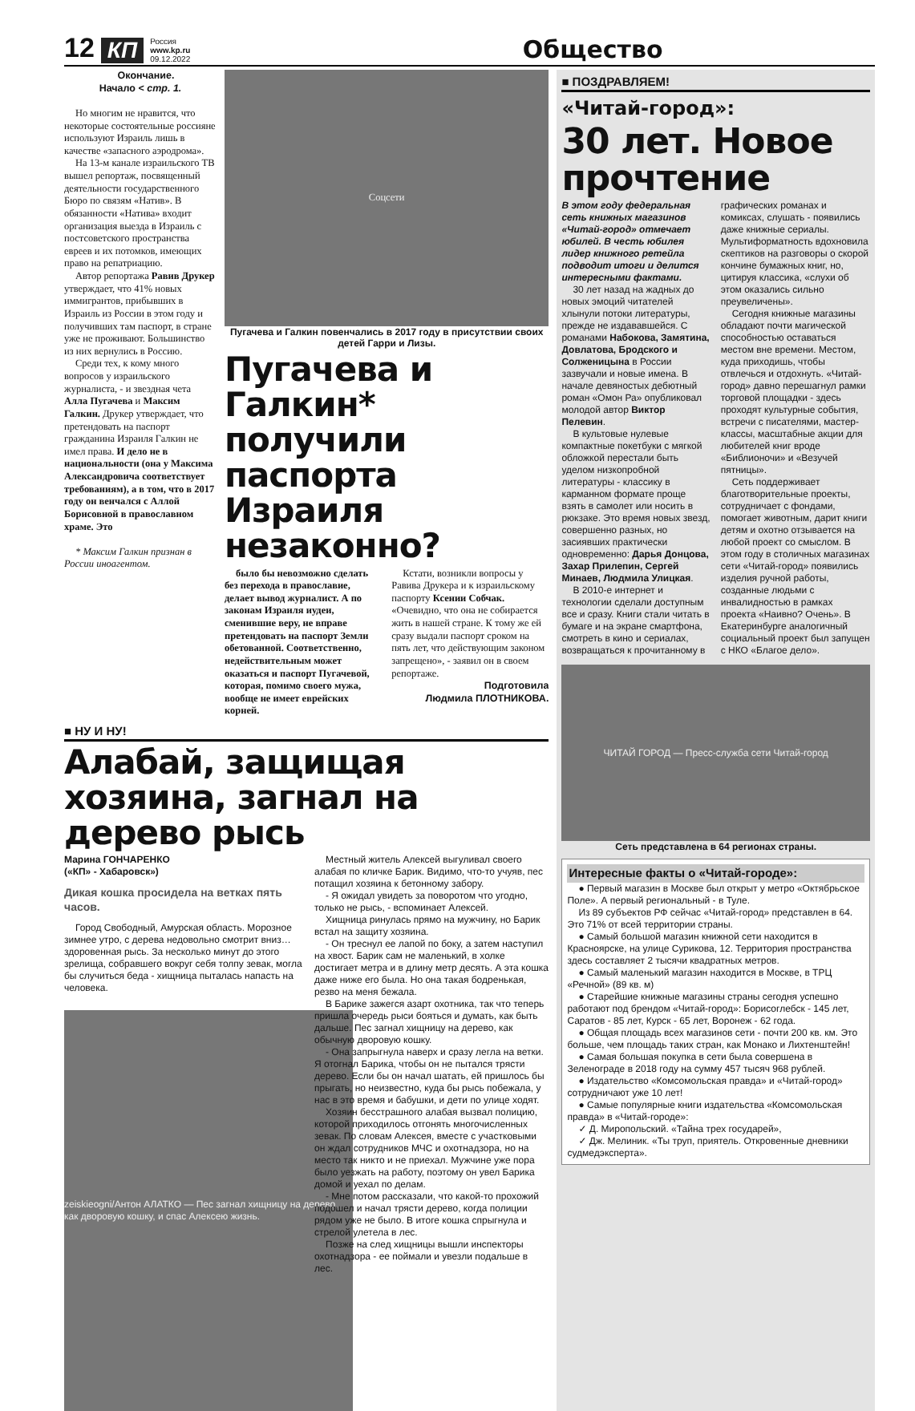12 КП Россия
www.kp.ru
09.12.2022 Общество
Окончание.
Начало < стр. 1.
Но многим не нравится, что некоторые состоятельные россияне используют Израиль лишь в качестве «запасного аэродрома».
На 13-м канале израильского ТВ вышел репортаж, посвященный деятельности государственного Бюро по связям «Натив». В обязанности «Натива» входит организация выезда в Израиль с постсоветского пространства евреев и их потомков, имеющих право на репатриацию.
Автор репортажа Равив Друкер утверждает, что 41% новых иммигрантов, прибывших в Израиль из России в этом году и получивших там паспорт, в стране уже не проживают. Большинство из них вернулись в Россию.
Среди тех, к кому много вопросов у израильского журналиста, - и звездная чета Алла Пугачева и Максим Галкин. Друкер утверждает, что претендовать на паспорт гражданина Израиля Галкин не имел права. И дело не в национальности (она у Максима Александровича соответствует требованиям), а в том, что в 2017 году он венчался с Аллой Борисовной в православном храме. Это
* Максим Галкин признан в России иноагентом.
Соцсети
Пугачева и Галкин повенчались в 2017 году в присутствии своих детей Гарри и Лизы.
Пугачева и Галкин* получили паспорта Израиля незаконно?
было бы невозможно сделать без перехода в православие, делает вывод журналист. А по законам Израиля иудеи, сменившие веру, не вправе претендовать на паспорт Земли обетованной. Соответственно, недействительным может оказаться и паспорт Пугачевой, которая, помимо своего мужа, вообще не имеет еврейских корней.
Кстати, возникли вопросы у Равива Друкера и к израильскому паспорту Ксении Собчак. «Очевидно, что она не собирается жить в нашей стране. К тому же ей сразу выдали паспорт сроком на пять лет, что действующим законом запрещено», - заявил он в своем репортаже.
Подготовила
Людмила ПЛОТНИКОВА.
■ НУ И НУ!
Алабай, защищая хозяина, загнал на дерево рысь
Марина ГОНЧАРЕНКО
(«КП» - Хабаровск»)
Дикая кошка просидела на ветках пять часов.
Город Свободный, Амурская область. Морозное зимнее утро, с дерева недовольно смотрит вниз… здоровенная рысь. За несколько минут до этого зрелища, собравшего вокруг себя толпу зевак, могла бы случиться беда - хищница пыталась напасть на человека.
zeiskieogni/Антон АЛАТКО — Пес загнал хищницу на дерево, как дворовую кошку, и спас Алексею жизнь.
Местный житель Алексей выгуливал своего алабая по кличке Барик. Видимо, что-то учуяв, пес потащил хозяина к бетонному забору.
- Я ожидал увидеть за поворотом что угодно, только не рысь, - вспоминает Алексей.
Хищница ринулась прямо на мужчину, но Барик встал на защиту хозяина.
- Он треснул ее лапой по боку, а затем наступил на хвост. Барик сам не маленький, в холке достигает метра и в длину метр десять. А эта кошка даже ниже его была. Но она такая бодренькая, резво на меня бежала.
В Барике зажегся азарт охотника, так что теперь пришла очередь рыси бояться и думать, как быть дальше. Пес загнал хищницу на дерево, как обычную дворовую кошку.
- Она запрыгнула наверх и сразу легла на ветки. Я отогнал Барика, чтобы он не пытался трясти дерево. Если бы он начал шатать, ей пришлось бы прыгать, но неизвестно, куда бы рысь побежала, у нас в это время и бабушки, и дети по улице ходят.
Хозяин бесстрашного алабая вызвал полицию, которой приходилось отгонять многочисленных зевак. По словам Алексея, вместе с участковыми он ждал сотрудников МЧС и охотнадзора, но на место так никто и не приехал. Мужчине уже пора было уезжать на работу, поэтому он увел Барика домой и уехал по делам.
- Мне потом рассказали, что какой-то прохожий подошел и начал трясти дерево, когда полиции рядом уже не было. В итоге кошка спрыгнула и стрелой улетела в лес.
Позже на след хищницы вышли инспекторы охотнадзора - ее поймали и увезли подальше в лес.
■ ПОЗДРАВЛЯЕМ!
«Читай-город»:
30 лет. Новое прочтение
В этом году федеральная сеть книжных магазинов «Читай-город» отмечает юбилей. В честь юбилея лидер книжного ретейла подводит итоги и делится интересными фактами.
30 лет назад на жадных до новых эмоций читателей хлынули потоки литературы, прежде не издававшейся. С романами Набокова, Замятина, Довлатова, Бродского и Солженицына в России зазвучали и новые имена. В начале девяностых дебютный роман «Омон Ра» опубликовал молодой автор Виктор Пелевин.
В культовые нулевые компактные покетбуки с мягкой обложкой перестали быть уделом низкопробной литературы - классику в карманном формате проще взять в самолет или носить в рюкзаке. Это время новых звезд, совершенно разных, но засиявших практически одновременно: Дарья Донцова, Захар Прилепин, Сергей Минаев, Людмила Улицкая.
В 2010-е интернет и технологии сделали доступным все и сразу. Книги стали читать в бумаге и на экране смартфона, смотреть в кино и сериалах, возвращаться к прочитанному в графических романах и комиксах, слушать - появились даже книжные сериалы. Мультиформатность вдохновила скептиков на разговоры о скорой кончине бумажных книг, но, цитируя классика, «слухи об этом оказались сильно преувеличены».
Сегодня книжные магазины обладают почти магической способностью оставаться местом вне времени. Местом, куда приходишь, чтобы отвлечься и отдохнуть. «Читай-город» давно перешагнул рамки торговой площадки - здесь проходят культурные события, встречи с писателями, мастер-классы, масштабные акции для любителей книг вроде «Библионочи» и «Везучей пятницы».
Сеть поддерживает благотворительные проекты, сотрудничает с фондами, помогает животным, дарит книги детям и охотно отзывается на любой проект со смыслом. В этом году в столичных магазинах сети «Читай-город» появились изделия ручной работы, созданные людьми с инвалидностью в рамках проекта «Наивно? Очень». В Екатеринбурге аналогичный социальный проект был запущен с НКО «Благое дело».
ЧИТАЙ ГОРОД — Пресс-служба сети Читай-город
Сеть представлена в 64 регионах страны.
Интересные факты о «Читай-городе»:
● Первый магазин в Москве был открыт у метро «Октябрьское Поле». А первый региональный - в Туле.
Из 89 субъектов РФ сейчас «Читай-город» представлен в 64. Это 71% от всей территории страны.
● Самый большой магазин книжной сети находится в Красноярске, на улице Сурикова, 12. Территория пространства здесь составляет 2 тысячи квадратных метров.
● Самый маленький магазин находится в Москве, в ТРЦ «Речной» (89 кв. м)
● Старейшие книжные магазины страны сегодня успешно работают под брендом «Читай-город»: Борисоглебск - 145 лет, Саратов - 85 лет, Курск - 65 лет, Воронеж - 62 года.
● Общая площадь всех магазинов сети - почти 200 кв. км. Это больше, чем площадь таких стран, как Монако и Лихтенштейн!
● Самая большая покупка в сети была совершена в Зеленограде в 2018 году на сумму 457 тысяч 968 рублей.
● Издательство «Комсомольская правда» и «Читай-город» сотрудничают уже 10 лет!
● Самые популярные книги издательства «Комсомольская правда» в «Читай-городе»:
✓ Д. Миропольский. «Тайна трех государей»,
✓ Дж. Мелиник. «Ты труп, приятель. Откровенные дневники судмедэксперта».